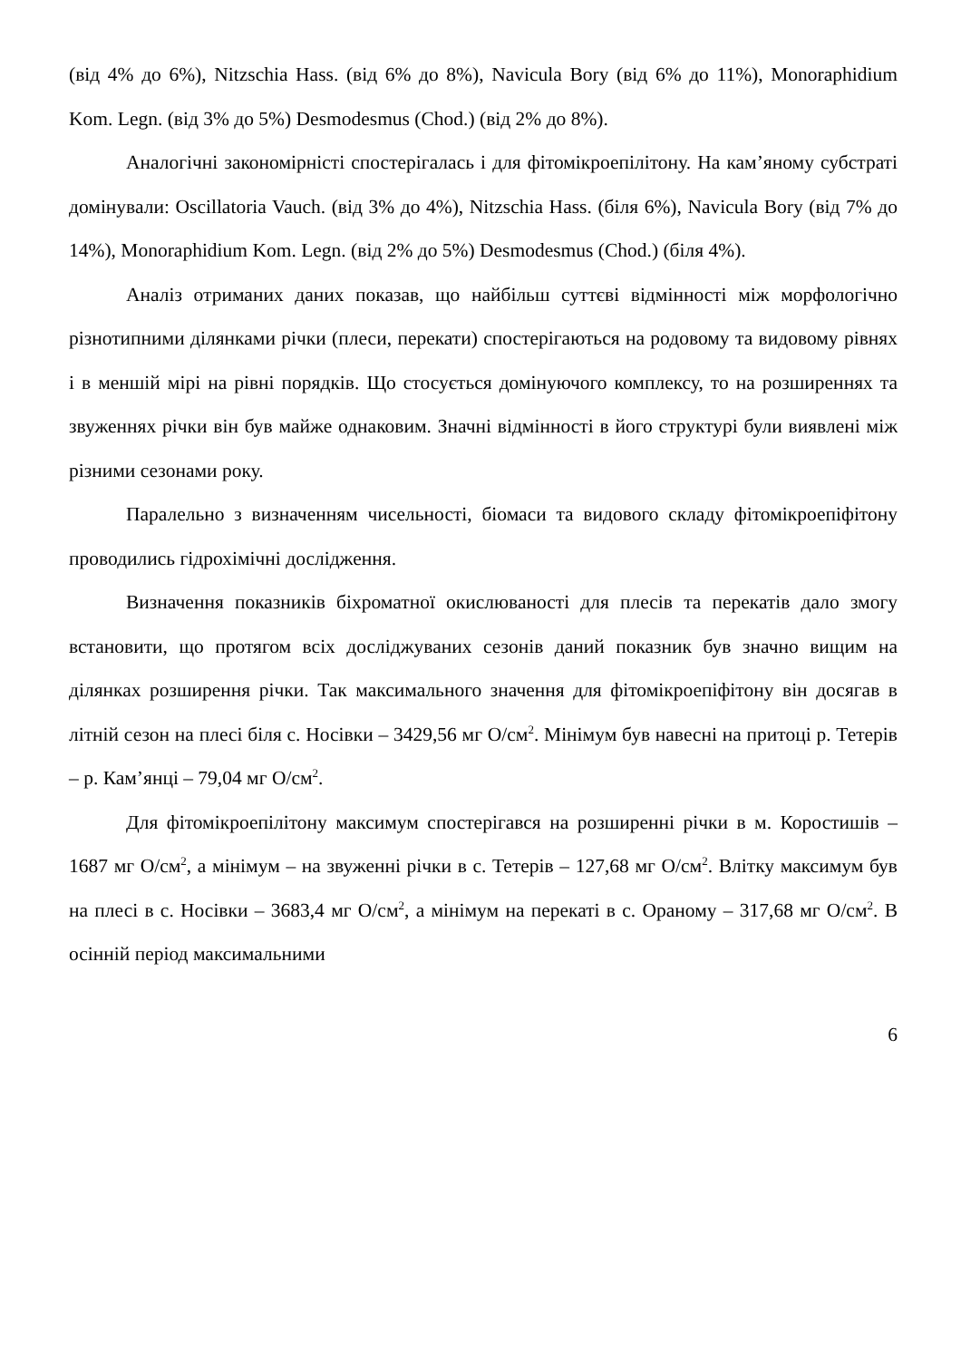(від 4% до 6%), Nitzschia Hass. (від 6% до 8%), Navicula Bory (від 6% до 11%), Monoraphidium Kom. Legn. (від 3% до 5%) Desmodesmus (Chod.) (від 2% до 8%).
Аналогічні закономірністі спостерігалась і для фітомікроепілітону. На кам’яному субстраті домінували: Oscillatoria Vauch. (від 3% до 4%), Nitzschia Hass. (біля 6%), Navicula Bory (від 7% до 14%), Monoraphidium Kom. Legn. (від 2% до 5%) Desmodesmus (Chod.) (біля 4%).
Аналіз отриманих даних показав, що найбільш суттєві відмінності між морфологічно різнотипними ділянками річки (плеси, перекати) спостерігаються на родовому та видовому рівнях і в меншій мірі на рівні порядків. Що стосується домінуючого комплексу, то на розширеннях та звуженнях річки він був майже однаковим. Значні відмінності в його структурі були виявлені між різними сезонами року.
Паралельно з визначенням чисельності, біомаси та видового складу фітомікроепіфітону проводились гідрохімічні дослідження.
Визначення показників біхроматної окислюваності для плесів та перекатів дало змогу встановити, що протягом всіх досліджуваних сезонів даний показник був значно вищим на ділянках розширення річки. Так максимального значення для фітомікроепіфітону він досягав в літній сезон на плесі біля с. Носівки – 3429,56 мг O/см<sup>2</sup>. Мінімум був навесні на притоці р. Тетерів – р. Кам’янці – 79,04 мг O/см<sup>2</sup>.
Для фітомікроепілітону максимум спостерігався на розширенні річки в м. Коростишів – 1687 мг O/см<sup>2</sup>, а мінімум – на звуженні річки в с. Тетерів – 127,68 мг O/см<sup>2</sup>. Влітку максимум був на плесі в с. Носівки – 3683,4 мг O/см<sup>2</sup>, а мінімум на перекаті в с. Ораному – 317,68 мг O/см<sup>2</sup>. В осінній період максимальними
6